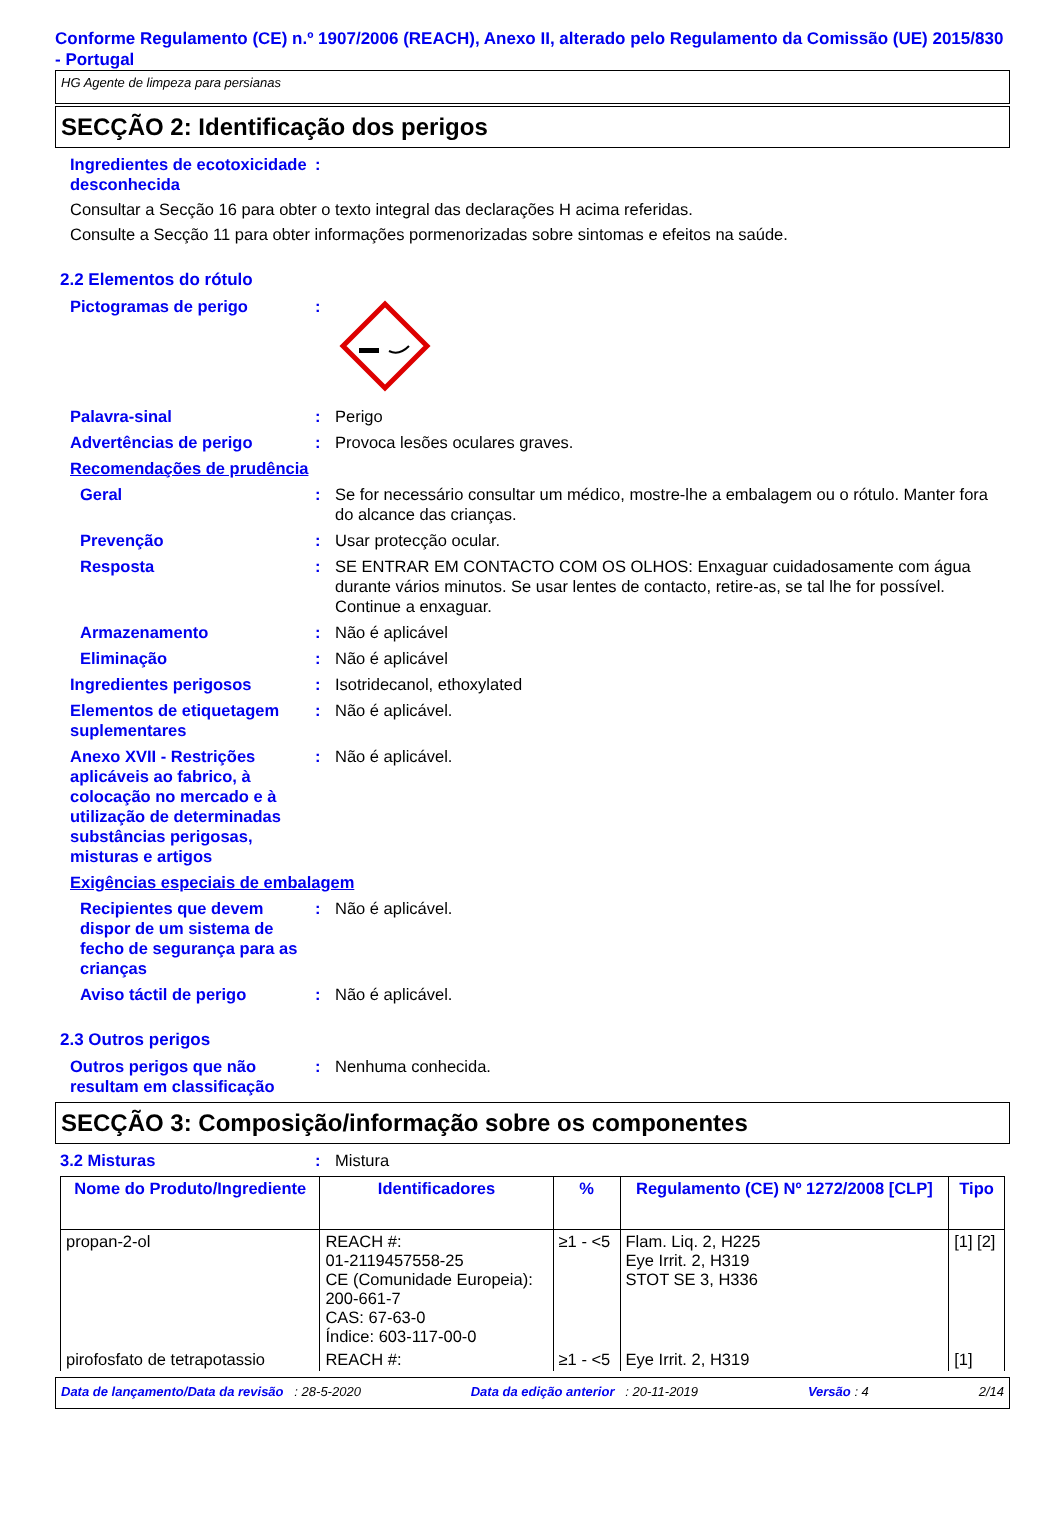Conforme Regulamento (CE) n.º 1907/2006 (REACH), Anexo II, alterado pelo Regulamento da Comissão (UE) 2015/830 - Portugal
HG Agente de limpeza para persianas
SECÇÃO 2: Identificação dos perigos
Ingredientes de ecotoxicidade desconhecida
:
Consultar a Secção 16 para obter o texto integral das declarações H acima referidas.
Consulte a Secção 11 para obter informações pormenorizadas sobre sintomas e efeitos na saúde.
2.2 Elementos do rótulo
Pictogramas de perigo :
Palavra-sinal : Perigo
Advertências de perigo : Provoca lesões oculares graves.
Recomendações de prudência
Geral : Se for necessário consultar um médico, mostre-lhe a embalagem ou o rótulo. Manter fora do alcance das crianças.
Prevenção : Usar protecção ocular.
Resposta : SE ENTRAR EM CONTACTO COM OS OLHOS: Enxaguar cuidadosamente com água durante vários minutos. Se usar lentes de contacto, retire-as, se tal lhe for possível. Continue a enxaguar.
Armazenamento : Não é aplicável
Eliminação : Não é aplicável
Ingredientes perigosos : Isotridecanol, ethoxylated
Elementos de etiquetagem suplementares
: Não é aplicável.
Anexo XVII - Restrições aplicáveis ao fabrico, à colocação no mercado e à utilização de determinadas substâncias perigosas, misturas e artigos
: Não é aplicável.
Exigências especiais de embalagem
Recipientes que devem dispor de um sistema de fecho de segurança para as crianças
: Não é aplicável.
Aviso táctil de perigo : Não é aplicável.
2.3 Outros perigos
Outros perigos que não resultam em classificação
: Nenhuma conhecida.
SECÇÃO 3: Composição/informação sobre os componentes
3.2 Misturas : Mistura
| Nome do Produto/Ingrediente | Identificadores | % | Regulamento (CE) Nº 1272/2008 [CLP] | Tipo |
| --- | --- | --- | --- | --- |
| propan-2-ol | REACH #: 01-2119457558-25 CE (Comunidade Europeia): 200-661-7 CAS: 67-63-0 Índice: 603-117-00-0 | ≥1 - <5 | Flam. Liq. 2, H225 Eye Irrit. 2, H319 STOT SE 3, H336 | [1] [2] |
| pirofosfato de tetrapotassio | REACH #: | ≥1 - <5 | Eye Irrit. 2, H319 | [1] |
Data de lançamento/Data da revisão : 28-5-2020 Data da edição anterior : 20-11-2019 Versão : 4 2/14